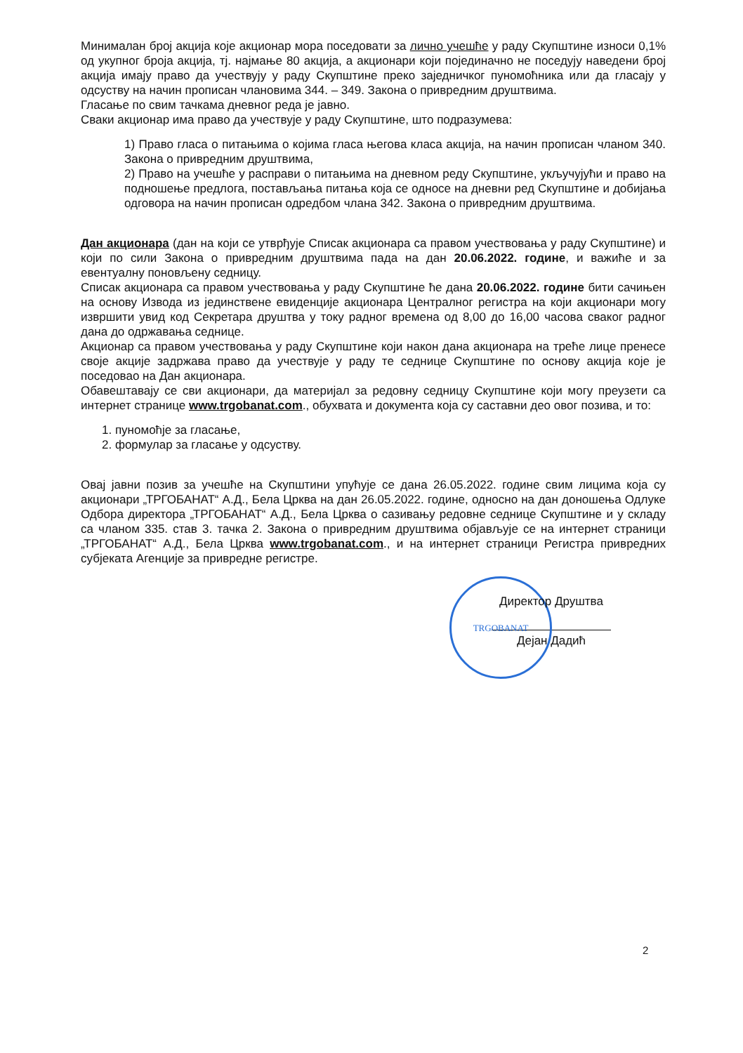Минималан број акција које акционар мора поседовати за лично учешће у раду Скупштине износи 0,1% од укупног броја акција, тј. најмање 80 акција, а акционари који појединачно не поседују наведени број акција имају право да учествују у раду Скупштине преко заједничког пуномоћника или да гласају у одсуству на начин прописан члановима 344. – 349. Закона о привредним друштвима.
Гласање по свим тачкама дневног реда је јавно.
Сваки акционар има право да учествује у раду Скупштине, што подразумева:
1) Право гласа о питањима о којима гласа његова класа акција, на начин прописан члaном 340. Закона о привредним друштвима,
2) Право на учешће у расправи о питањима на дневном реду Скупштине, укључујући и право на подношење предлога, постављања питања која се односе на дневни ред Скупштине и добијања одговора на начин прописан одредбом члана 342. Закона о привредним друштвима.
Дан акционара (дан на који се утврђује Списак акционара са правом учествовања у раду Скупштине) и који по сили Закона о привредним друштвима пада на дан 20.06.2022. године, и важиће и за евентуалну поновљену седницу.
Списак акционара са правом учествовања у раду Скупштине ће дана 20.06.2022. године бити сачињен на основу Извода из јединствене евиденције акционара Централног регистра на који акционари могу извршити увид код Секретара друштва у току радног времена од 8,00 до 16,00 часова сваког радног дана до одржавања седнице.
Акционар са правом учествовања у раду Скупштине који након дана акционара на треће лице пренесе своје акције задржава право да учествује у раду те седнице Скупштине по основу акција које је поседовао на Дан акционара.
Обавештавају се сви акционари, да материјал за редовну седницу Скупштине који могу преузети са интернет странице www.trgobanat.com., обухвата и документа која су саставни део овог позива, и то:
1. пуномоћје за гласање,
2. формулар за гласање у одсуству.
Овај јавни позив за учешће на Скупштини упућује се дана 26.05.2022. године свим лицима која су акционари „ТРГОБАНАТ“ А.Д., Бела Црква на дан 26.05.2022. године, односно на дан доношења Одлуке Одбора директора „ТРГОБАНАТ“ А.Д., Бела Црква о сазивању редовне седнице Скупштине и у складу са чланом 335. став 3. тачка 2. Закона о привредним друштвима објављује се на интернет страници „ТРГОБАНАТ“ А.Д., Бела Црква www.trgobanat.com., и на интернет страници Регистра привредних субјеката Агенције за привредне регистре.
TRGOBANAT
Директор Друштва
Дејан Дадић
2